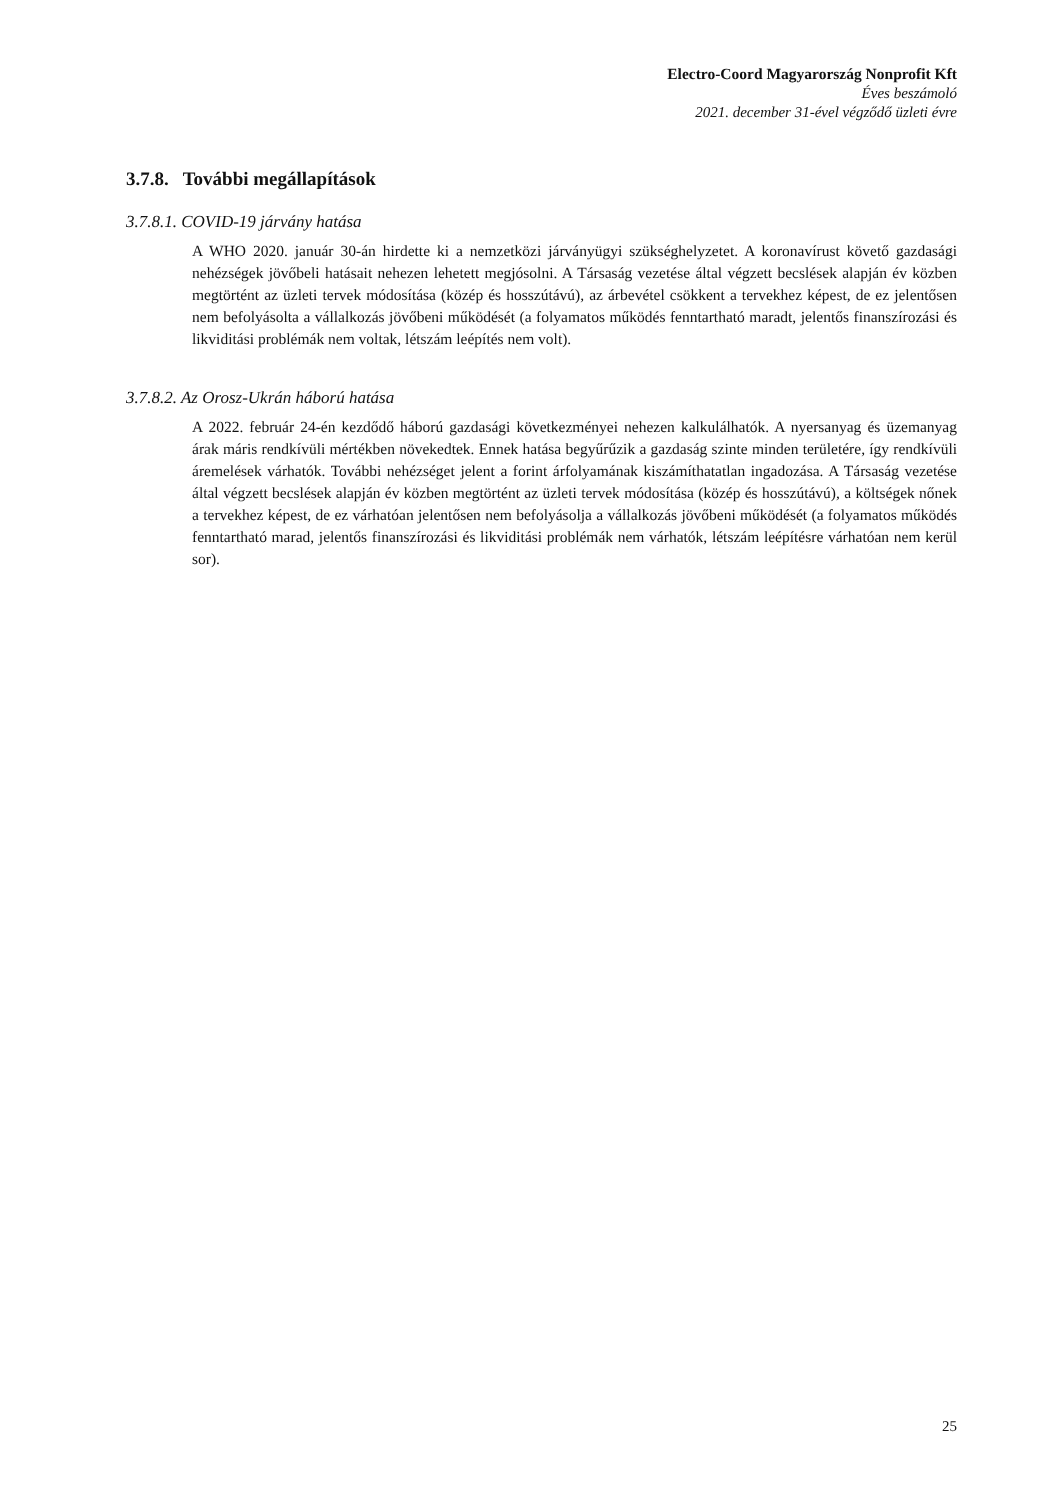Electro-Coord Magyarország Nonprofit Kft
Éves beszámoló
2021. december 31-ével végződő üzleti évre
3.7.8. További megállapítások
3.7.8.1. COVID-19 járvány hatása
A WHO 2020. január 30-án hirdette ki a nemzetközi járványügyi szükséghelyzetet. A koronavírust követő gazdasági nehézségek jövőbeli hatásait nehezen lehetett megjósolni. A Társaság vezetése által végzett becslések alapján év közben megtörtént az üzleti tervek módosítása (közép és hosszútávú), az árbevétel csökkent a tervekhez képest, de ez jelentősen nem befolyásolta a vállalkozás jövőbeni működését (a folyamatos működés fenntartható maradt, jelentős finanszírozási és likviditási problémák nem voltak, létszám leépítés nem volt).
3.7.8.2. Az Orosz-Ukrán háború hatása
A 2022. február 24-én kezdődő háború gazdasági következményei nehezen kalkulálhatók. A nyersanyag és üzemanyag árak máris rendkívüli mértékben növekedtek. Ennek hatása begyűrűzik a gazdaság szinte minden területére, így rendkívüli áremelések várhatók. További nehézséget jelent a forint árfolyamának kiszámíthatatlan ingadozása. A Társaság vezetése által végzett becslések alapján év közben megtörtént az üzleti tervek módosítása (közép és hosszútávú), a költségek nőnek a tervekhez képest, de ez várhatóan jelentősen nem befolyásolja a vállalkozás jövőbeni működését (a folyamatos működés fenntartható marad, jelentős finanszírozási és likviditási problémák nem várhatók, létszám leépítésre várhatóan nem kerül sor).
25